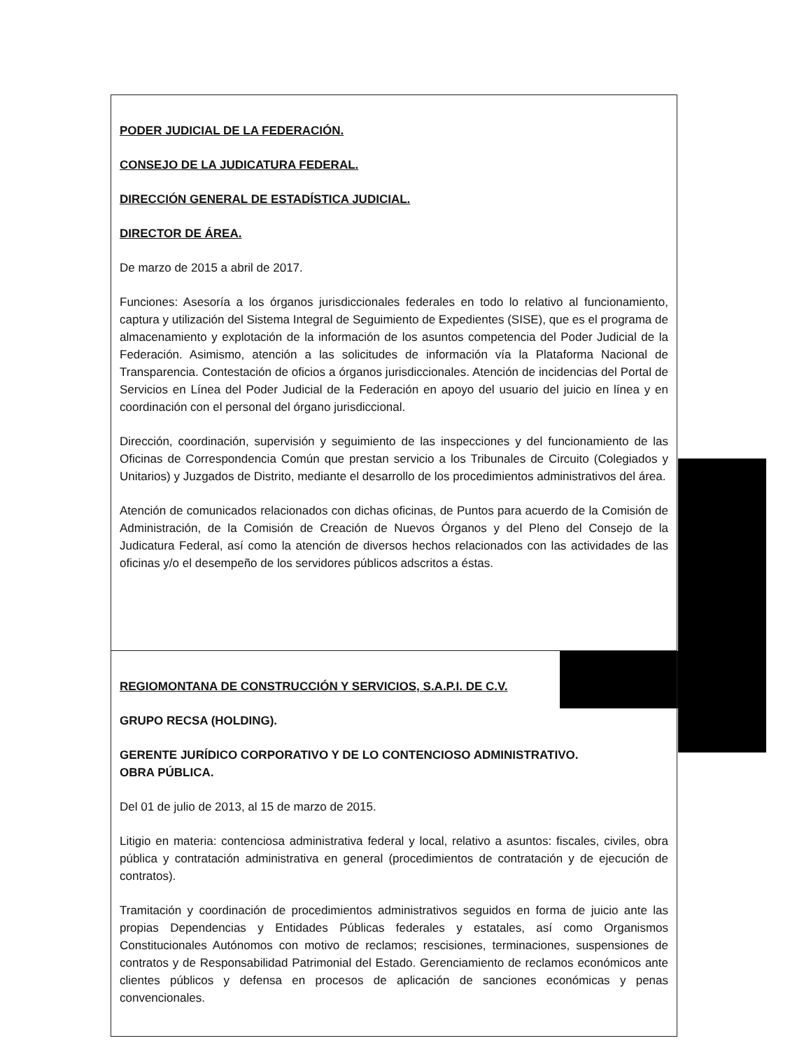| PODER JUDICIAL DE LA FEDERACIÓN. CONSEJO DE LA JUDICATURA FEDERAL. DIRECCIÓN GENERAL DE ESTADÍSTICA JUDICIAL. DIRECTOR DE ÁREA. De marzo de 2015 a abril de 2017. Funciones: Asesoría a los órganos jurisdiccionales federales en todo lo relativo al funcionamiento, captura y utilización del Sistema Integral de Seguimiento de Expedientes (SISE), que es el programa de almacenamiento y explotación de la información de los asuntos competencia del Poder Judicial de la Federación. Asimismo, atención a las solicitudes de información vía la Plataforma Nacional de Transparencia. Contestación de oficios a órganos jurisdiccionales. Atención de incidencias del Portal de Servicios en Línea del Poder Judicial de la Federación en apoyo del usuario del juicio en línea y en coordinación con el personal del órgano jurisdiccional. Dirección, coordinación, supervisión y seguimiento de las inspecciones y del funcionamiento de las Oficinas de Correspondencia Común que prestan servicio a los Tribunales de Circuito (Colegiados y Unitarios) y Juzgados de Distrito, mediante el desarrollo de los procedimientos administrativos del área. Atención de comunicados relacionados con dichas oficinas, de Puntos para acuerdo de la Comisión de Administración, de la Comisión de Creación de Nuevos Órganos y del Pleno del Consejo de la Judicatura Federal, así como la atención de diversos hechos relacionados con las actividades de las oficinas y/o el desempeño de los servidores públicos adscritos a éstas. |
| REGIOMONTANA DE CONSTRUCCIÓN Y SERVICIOS, S.A.P.I. DE C.V. GRUPO RECSA (HOLDING). GERENTE JURÍDICO CORPORATIVO Y DE LO CONTENCIOSO ADMINISTRATIVO. OBRA PÚBLICA. Del 01 de julio de 2013, al 15 de marzo de 2015. Litigio en materia: contenciosa administrativa federal y local, relativo a asuntos: fiscales, civiles, obra pública y contratación administrativa en general (procedimientos de contratación y de ejecución de contratos). Tramitación y coordinación de procedimientos administrativos seguidos en forma de juicio ante las propias Dependencias y Entidades Públicas federales y estatales, así como Organismos Constitucionales Autónomos con motivo de reclamos; rescisiones, terminaciones, suspensiones de contratos y de Responsabilidad Patrimonial del Estado. Gerenciamiento de reclamos económicos ante clientes públicos y defensa en procesos de aplicación de sanciones económicas y penas convencionales. |